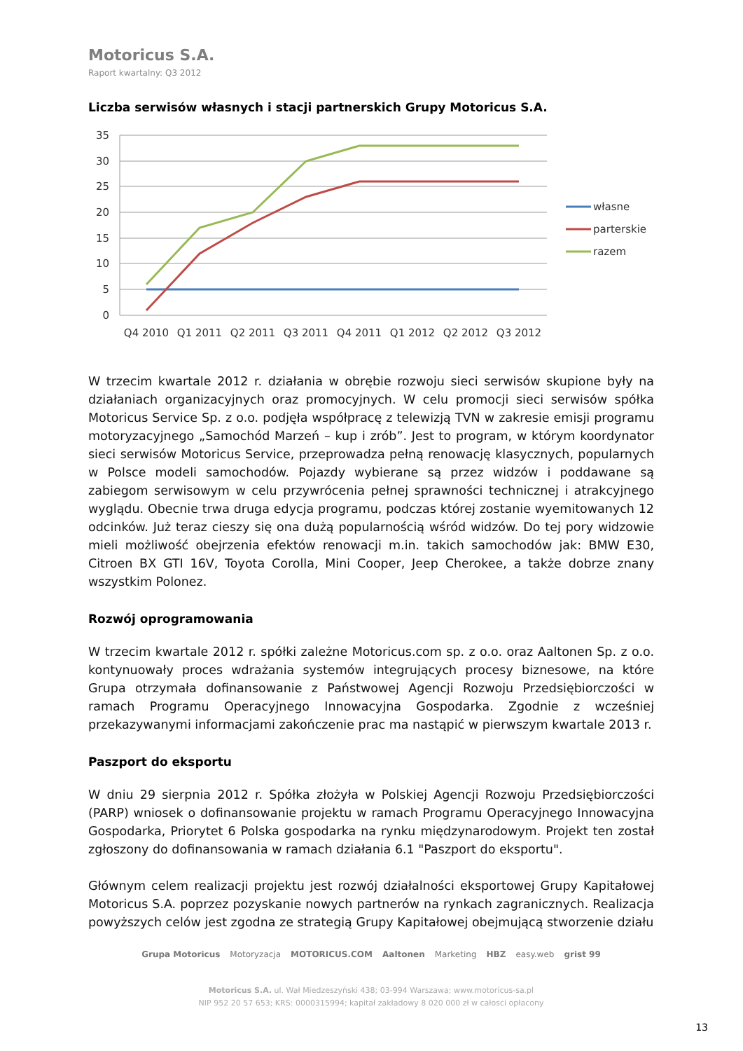Motoricus S.A.
Raport kwartalny: Q3 2012
Liczba serwisów własnych i stacji partnerskich Grupy Motoricus S.A.
35
30
25
20
15
10
5
0
Q4 2010
Q1 2011
Q2 2011
Q3 2011
Q4 2011
Q1 2012
Q2 2012
Q3 2012
własne
parterskie
razem
W trzecim kwartale 2012 r. działania w obrębie rozwoju sieci serwisów skupione były na działaniach organizacyjnych oraz promocyjnych. W celu promocji sieci serwisów spółka Motoricus Service Sp. z o.o. podjęła współpracę z telewizją TVN w zakresie emisji programu motoryzacyjnego „Samochód Marzeń – kup i zrób”. Jest to program, w którym koordynator sieci serwisów Motoricus Service, przeprowadza pełną renowację klasycznych, popularnych w Polsce modeli samochodów. Pojazdy wybierane są przez widzów i poddawane są zabiegom serwisowym w celu przywrócenia pełnej sprawności technicznej i atrakcyjnego wyglądu. Obecnie trwa druga edycja programu, podczas której zostanie wyemitowanych 12 odcinków. Już teraz cieszy się ona dużą popularnością wśród widzów. Do tej pory widzowie mieli możliwość obejrzenia efektów renowacji m.in. takich samochodów jak: BMW E30, Citroen BX GTI 16V, Toyota Corolla, Mini Cooper, Jeep Cherokee, a także dobrze znany wszystkim Polonez.
Rozwój oprogramowania
W trzecim kwartale 2012 r. spółki zależne Motoricus.com sp. z o.o. oraz Aaltonen Sp. z o.o. kontynuowały proces wdrażania systemów integrujących procesy biznesowe, na które Grupa otrzymała dofinansowanie z Państwowej Agencji Rozwoju Przedsiębiorczości w ramach Programu Operacyjnego Innowacyjna Gospodarka. Zgodnie z wcześniej przekazywanymi informacjami zakończenie prac ma nastąpić w pierwszym kwartale 2013 r.
Paszport do eksportu
W dniu 29 sierpnia 2012 r. Spółka złożyła w Polskiej Agencji Rozwoju Przedsiębiorczości (PARP) wniosek o dofinansowanie projektu w ramach Programu Operacyjnego Innowacyjna Gospodarka, Priorytet 6 Polska gospodarka na rynku międzynarodowym. Projekt ten został zgłoszony do dofinansowania w ramach działania 6.1 "Paszport do eksportu".
Głównym celem realizacji projektu jest rozwój działalności eksportowej Grupy Kapitałowej Motoricus S.A. poprzez pozyskanie nowych partnerów na rynkach zagranicznych. Realizacja powyższych celów jest zgodna ze strategią Grupy Kapitałowej obejmującą stworzenie działu
Grupa Motoricus Motoryzacja MOTORICUS.COM Aaltonen Marketing HBZ easy.web grist 99
Motoricus S.A. ul. Wał Miedzeszyński 438; 03-994 Warszawa; www.motoricus-sa.pl
NIP 952 20 57 653; KRS: 0000315994; kapitał zakładowy 8 020 000 zł w całosci opłacony
13